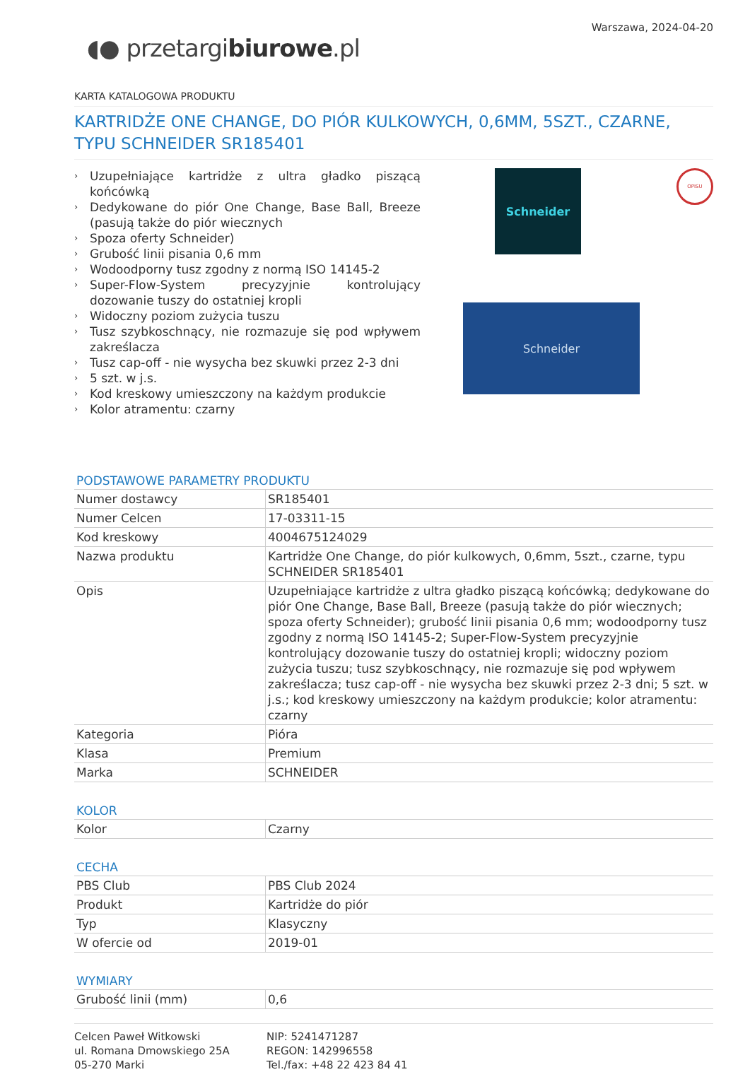◖● przetargibiurowe.pl
Warszawa, 2024-04-20
KARTA KATALOGOWA PRODUKTU
KARTRIDŻE ONE CHANGE, DO PIÓR KULKOWYCH, 0,6MM, 5SZT., CZARNE, TYPU SCHNEIDER SR185401
› Uzupełniające kartridże z ultra gładko piszącą końcówką
› Dedykowane do piór One Change, Base Ball, Breeze (pasują także do piór wiecznych
› Spoza oferty Schneider)
› Grubość linii pisania 0,6 mm
› Wodoodporny tusz zgodny z normą ISO 14145-2
› Super-Flow-System precyzyjnie kontrolujący dozowanie tuszy do ostatniej kropli
› Widoczny poziom zużycia tuszu
› Tusz szybkoschnący, nie rozmazuje się pod wpływem zakreślacza
› Tusz cap-off - nie wysycha bez skuwki przez 2-3 dni
› 5 szt. w j.s.
› Kod kreskowy umieszczony na każdym produkcie
› Kolor atramentu: czarny
Schneider OPISU
Schneider
PODSTAWOWE PARAMETRY PRODUKTU
| Numer dostawcy | SR185401 |
| Numer Celcen | 17-03311-15 |
| Kod kreskowy | 4004675124029 |
| Nazwa produktu | Kartridże One Change, do piór kulkowych, 0,6mm, 5szt., czarne, typu SCHNEIDER SR185401 |
| Opis | Uzupełniające kartridże z ultra gładko piszącą końcówką; dedykowane do piór One Change, Base Ball, Breeze (pasują także do piór wiecznych; spoza oferty Schneider); grubość linii pisania 0,6 mm; wodoodporny tusz zgodny z normą ISO 14145-2; Super-Flow-System precyzyjnie kontrolujący dozowanie tuszy do ostatniej kropli; widoczny poziom zużycia tuszu; tusz szybkoschnący, nie rozmazuje się pod wpływem zakreślacza; tusz cap-off - nie wysycha bez skuwki przez 2-3 dni; 5 szt. w j.s.; kod kreskowy umieszczony na każdym produkcie; kolor atramentu: czarny |
| Kategoria | Pióra |
| Klasa | Premium |
| Marka | SCHNEIDER |
KOLOR
| Kolor | Czarny |
CECHA
| PBS Club | PBS Club 2024 |
| Produkt | Kartridże do piór |
| Typ | Klasyczny |
| W ofercie od | 2019-01 |
WYMIARY
| Grubość linii (mm) | 0,6 |
Celcen Paweł Witkowski
ul. Romana Dmowskiego 25A
05-270 Marki
NIP: 5241471287
REGON: 142996558
Tel./fax: +48 22 423 84 41